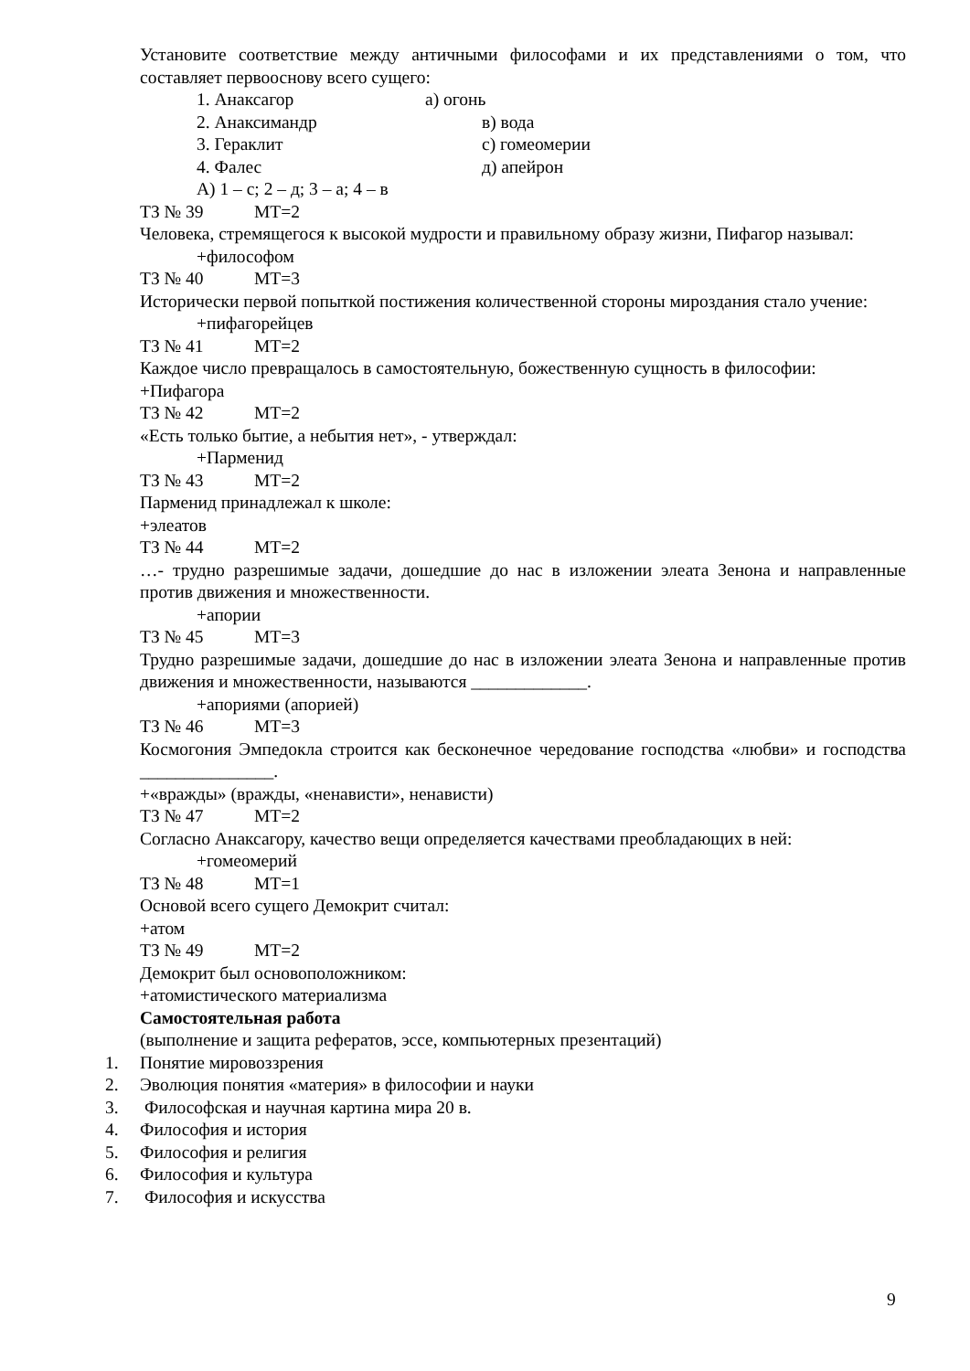Установите соответствие между античными философами и их представлениями о том, что составляет первооснову всего сущего:
1. Анаксагор а) огонь
2. Анаксимандр в) вода
3. Гераклит с) гомеомерии
4. Фалес д) апейрон
А) 1 – с; 2 – д; 3 – а; 4 – в
ТЗ № 39 МТ=2
Человека, стремящегося к высокой мудрости и правильному образу жизни, Пифагор называл:
+философом
ТЗ № 40 МТ=3
Исторически первой попыткой постижения количественной стороны мироздания стало учение:
+пифагорейцев
ТЗ № 41 МТ=2
Каждое число превращалось в самостоятельную, божественную сущность в философии:
+Пифагора
ТЗ № 42 МТ=2
«Есть только бытие, а небытия нет», - утверждал:
+Парменид
ТЗ № 43 МТ=2
Парменид принадлежал к школе:
+элеатов
ТЗ № 44 МТ=2
…- трудно разрешимые задачи, дошедшие до нас в изложении элеата Зенона и направленные против движения и множественности.
+апории
ТЗ № 45 МТ=3
Трудно разрешимые задачи, дошедшие до нас в изложении элеата Зенона и направленные против движения и множественности, называются _____________.
+апориями (апорией)
ТЗ № 46 МТ=3
Космогония Эмпедокла строится как бесконечное чередование господства «любви» и господства _______________.
+«вражды» (вражды, «ненависти», ненависти)
ТЗ № 47 МТ=2
Согласно Анаксагору, качество вещи определяется качествами преобладающих в ней:
+гомеомерий
ТЗ № 48 МТ=1
Основой всего сущего Демокрит считал:
+атом
ТЗ № 49 МТ=2
Демокрит был основоположником:
+атомистического материализма
Самостоятельная работа
(выполнение и защита рефератов, эссе, компьютерных презентаций)
1. Понятие мировоззрения
2. Эволюция понятия «материя» в философии и науки
3. Философская и научная картина мира 20 в.
4. Философия и история
5. Философия и религия
6. Философия и культура
7. Философия и искусства
9